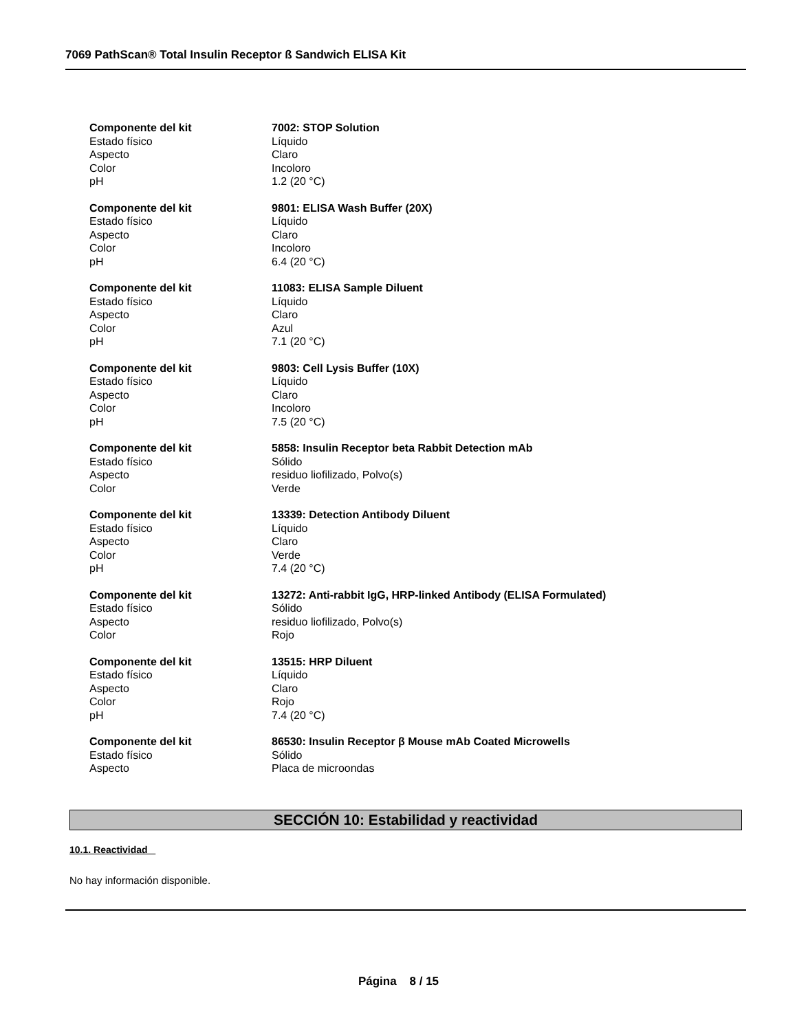7069 PathScan® Total Insulin Receptor ß Sandwich ELISA Kit
Componente del kit 7002: STOP Solution
Estado físico Líquido
Aspecto Claro
Color Incoloro
pH 1.2 (20 °C)
Componente del kit 9801: ELISA Wash Buffer (20X)
Estado físico Líquido
Aspecto Claro
Color Incoloro
pH 6.4 (20 °C)
Componente del kit 11083: ELISA Sample Diluent
Estado físico Líquido
Aspecto Claro
Color Azul
pH 7.1 (20 °C)
Componente del kit 9803: Cell Lysis Buffer (10X)
Estado físico Líquido
Aspecto Claro
Color Incoloro
pH 7.5 (20 °C)
Componente del kit 5858: Insulin Receptor beta Rabbit Detection mAb
Estado físico Sólido
Aspecto residuo liofilizado, Polvo(s)
Color Verde
Componente del kit 13339: Detection Antibody Diluent
Estado físico Líquido
Aspecto Claro
Color Verde
pH 7.4 (20 °C)
Componente del kit 13272: Anti-rabbit IgG, HRP-linked Antibody (ELISA Formulated)
Estado físico Sólido
Aspecto residuo liofilizado, Polvo(s)
Color Rojo
Componente del kit 13515: HRP Diluent
Estado físico Líquido
Aspecto Claro
Color Rojo
pH 7.4 (20 °C)
Componente del kit 86530: Insulin Receptor β Mouse mAb Coated Microwells
Estado físico Sólido
Aspecto Placa de microondas
SECCIÓN 10: Estabilidad y reactividad
10.1. Reactividad
No hay información disponible.
Página 8 / 15